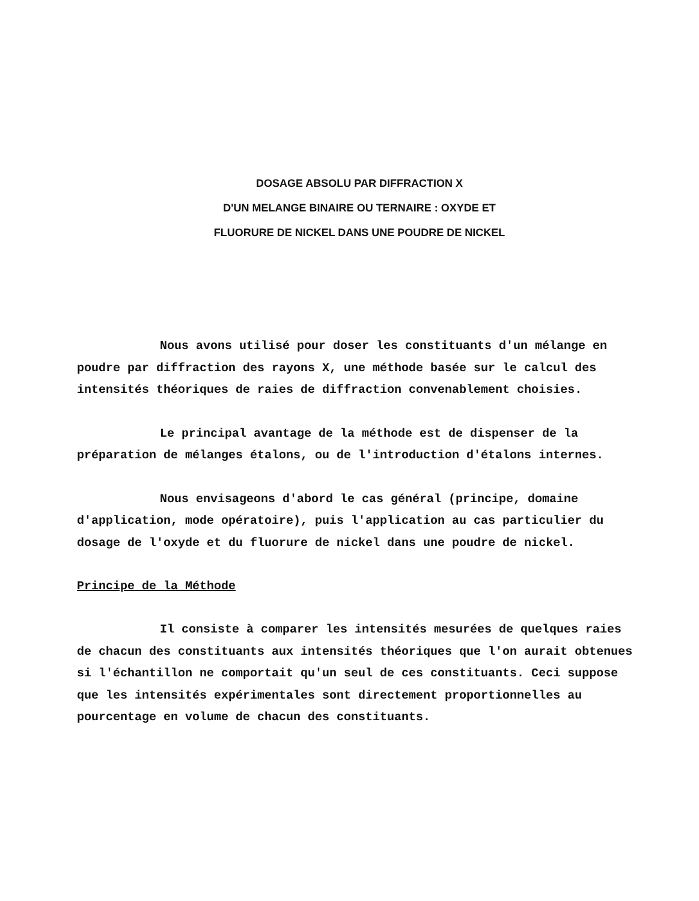DOSAGE ABSOLU PAR DIFFRACTION X
D'UN MELANGE BINAIRE OU TERNAIRE : OXYDE ET
FLUORURE DE NICKEL DANS UNE POUDRE DE NICKEL
Nous avons utilisé pour doser les constituants d'un mélange en poudre par diffraction des rayons X, une méthode basée sur le calcul des intensités théoriques de raies de diffraction convenablement choisies.
Le principal avantage de la méthode est de dispenser de la préparation de mélanges étalons, ou de l'introduction d'étalons internes.
Nous envisageons d'abord le cas général (principe, domaine d'application, mode opératoire), puis l'application au cas particulier du dosage de l'oxyde et du fluorure de nickel dans une poudre de nickel.
Principe de la Méthode
Il consiste à comparer les intensités mesurées de quelques raies de chacun des constituants aux intensités théoriques que l'on aurait obtenues si l'échantillon ne comportait qu'un seul de ces constituants. Ceci suppose que les intensités expérimentales sont directement proportionnelles au pourcentage en volume de chacun des constituants.